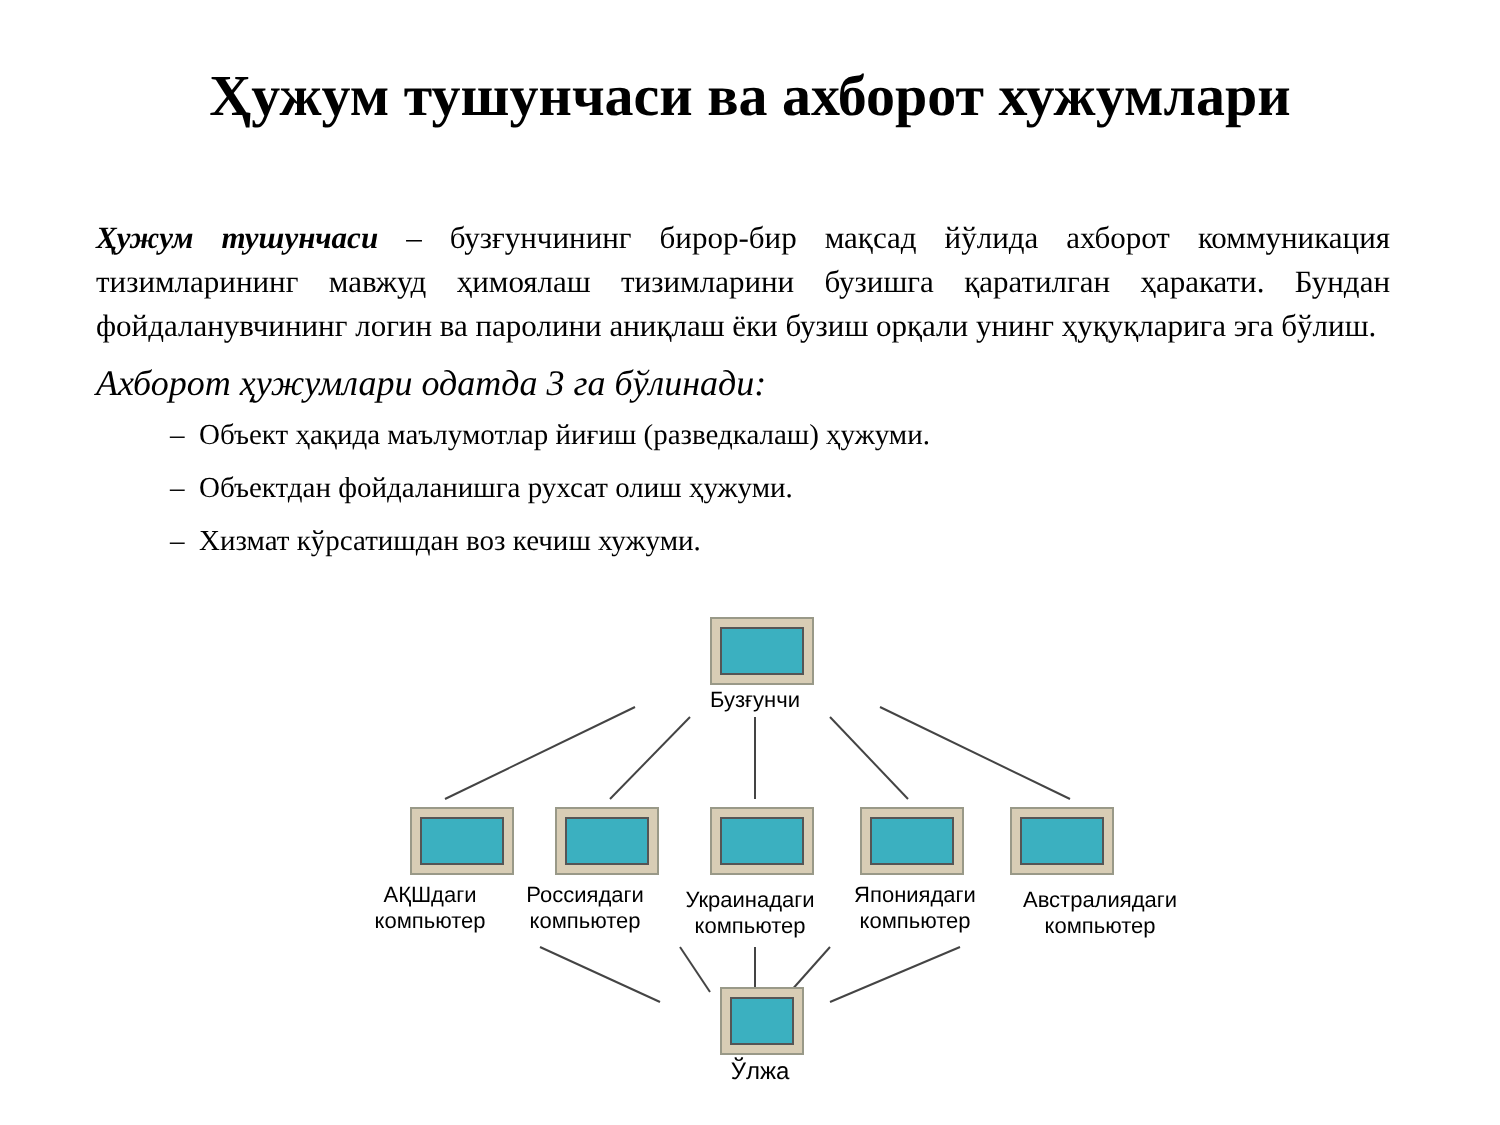Ҳужум тушунчаси ва ахборот хужумлари
Ҳужум тушунчаси – бузғунчининг бирор-бир мақсад йўлида ахборот коммуникация тизимларининг мавжуд ҳимоялаш тизимларини бузишга қаратилган ҳаракати. Бундан фойдаланувчининг логин ва паролини аниқлаш ёки бузиш орқали унинг ҳуқуқларига эга бўлиш.
Ахборот ҳужумлари одатда 3 га бўлинади:
– Объект ҳақида маълумотлар йиғиш (разведкалаш) ҳужуми.
– Объектдан фойдаланишга рухсат олиш ҳужуми.
– Хизмат кўрсатишдан воз кечиш хужуми.
Бузғунчи
АҚШдаги компьютер
Россиядаги компьютер
Украинадаги компьютер
Японияда­ги компьютер
Австралиядаги компьютер
Ўлжа